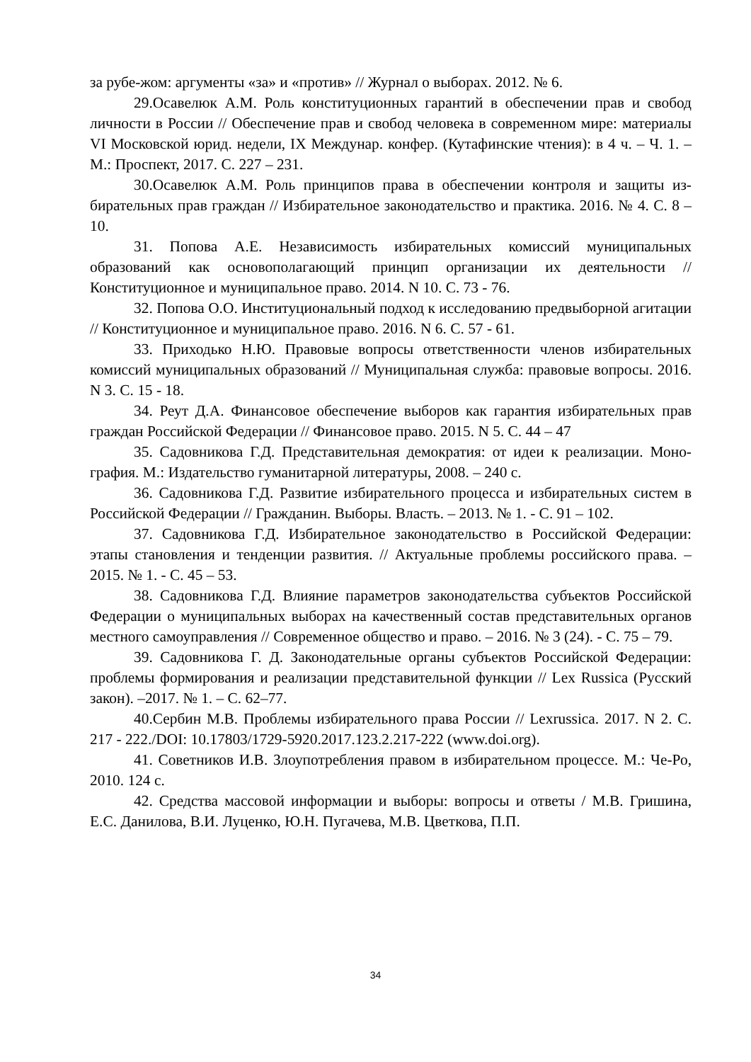за рубе-жом: аргументы «за» и «против» // Журнал о выборах. 2012. № 6.
29.Осавелюк А.М. Роль конституционных гарантий в обеспечении прав и свобод личности в России // Обеспечение прав и свобод человека в современном мире: материалы VI Московской юрид. недели, IX Междунар. конфер. (Кутафинские чтения): в 4 ч. – Ч. 1. – М.: Проспект, 2017. С. 227 – 231.
30.Осавелюк А.М. Роль принципов права в обеспечении контроля и защиты из-бирательных прав граждан // Избирательное законодательство и практика. 2016. № 4. С. 8 – 10.
31. Попова А.Е. Независимость избирательных комиссий муниципальных образований как основополагающий принцип организации их деятельности // Конституционное и муниципальное право. 2014. N 10. С. 73 - 76.
32. Попова О.О. Институциональный подход к исследованию предвыборной агитации // Конституционное и муниципальное право. 2016. N 6. С. 57 - 61.
33. Приходько Н.Ю. Правовые вопросы ответственности членов избирательных комиссий муниципальных образований // Муниципальная служба: правовые вопросы. 2016. N 3. С. 15 - 18.
34. Реут Д.А. Финансовое обеспечение выборов как гарантия избирательных прав граждан Российской Федерации // Финансовое право. 2015. N 5. С. 44 – 47
35. Садовникова Г.Д. Представительная демократия: от идеи к реализации. Моно-графия. М.: Издательство гуманитарной литературы, 2008. – 240 с.
36. Садовникова Г.Д. Развитие избирательного процесса и избирательных систем в Российской Федерации // Гражданин. Выборы. Власть. – 2013. № 1. - С. 91 – 102.
37. Садовникова Г.Д. Избирательное законодательство в Российской Федерации: этапы становления и тенденции развития. // Актуальные проблемы российского права. –2015. № 1. - С. 45 – 53.
38. Садовникова Г.Д. Влияние параметров законодательства субъектов Российской Федерации о муниципальных выборах на качественный состав представительных органов местного самоуправления // Современное общество и право. – 2016. № 3 (24). - С. 75 – 79.
39. Садовникова Г. Д. Законодательные органы субъектов Российской Федерации: проблемы формирования и реализации представительной функции // Lex Russica (Русский закон). –2017. № 1. – С. 62–77.
40.Сербин М.В. Проблемы избирательного права России // Lexrussica. 2017. N 2. С. 217 - 222./DOI: 10.17803/1729-5920.2017.123.2.217-222 (www.doi.org).
41. Советников И.В. Злоупотребления правом в избирательном процессе. М.: Че-Ро, 2010. 124 с.
42. Средства массовой информации и выборы: вопросы и ответы / М.В. Гришина, Е.С. Данилова, В.И. Луценко, Ю.Н. Пугачева, М.В. Цветкова, П.П.
34